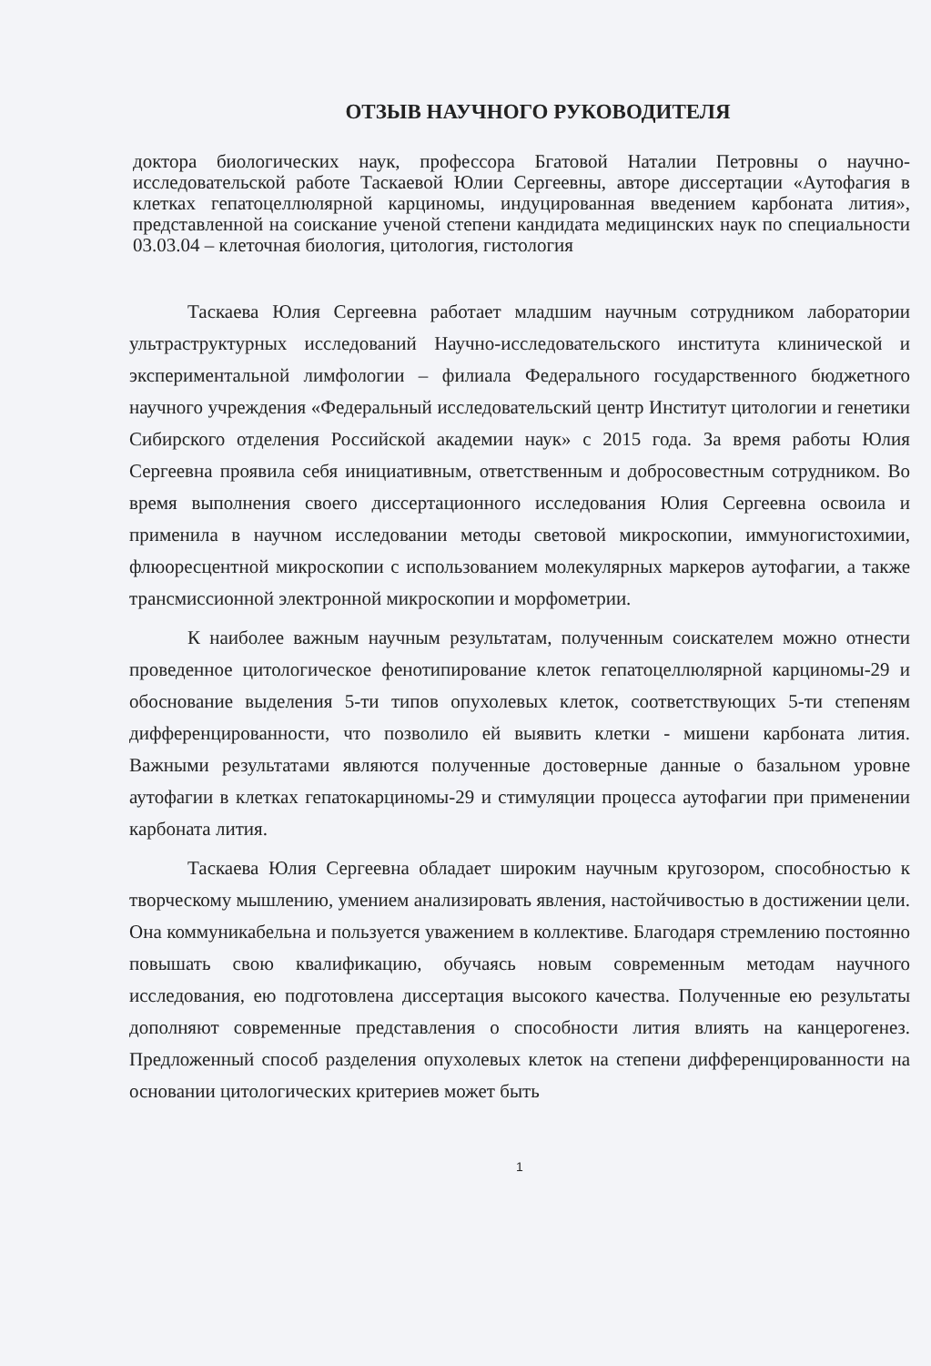ОТЗЫВ НАУЧНОГО РУКОВОДИТЕЛЯ
доктора биологических наук, профессора Бгатовой Наталии Петровны о научно-исследовательской работе Таскаевой Юлии Сергеевны, авторе диссертации «Аутофагия в клетках гепатоцеллюлярной карциномы, индуцированная введением карбоната лития», представленной на соискание ученой степени кандидата медицинских наук по специальности 03.03.04 – клеточная биология, цитология, гистология
Таскаева Юлия Сергеевна работает младшим научным сотрудником лаборатории ультраструктурных исследований Научно-исследовательского института клинической и экспериментальной лимфологии – филиала Федерального государственного бюджетного научного учреждения «Федеральный исследовательский центр Институт цитологии и генетики Сибирского отделения Российской академии наук» с 2015 года. За время работы Юлия Сергеевна проявила себя инициативным, ответственным и добросовестным сотрудником. Во время выполнения своего диссертационного исследования Юлия Сергеевна освоила и применила в научном исследовании методы световой микроскопии, иммуногистохимии, флюоресцентной микроскопии с использованием молекулярных маркеров аутофагии, а также трансмиссионной электронной микроскопии и морфометрии.
К наиболее важным научным результатам, полученным соискателем можно отнести проведенное цитологическое фенотипирование клеток гепатоцеллюлярной карциномы-29 и обоснование выделения 5-ти типов опухолевых клеток, соответствующих 5-ти степеням дифференцированности, что позволило ей выявить клетки - мишени карбоната лития. Важными результатами являются полученные достоверные данные о базальном уровне аутофагии в клетках гепатокарциномы-29 и стимуляции процесса аутофагии при применении карбоната лития.
Таскаева Юлия Сергеевна обладает широким научным кругозором, способностью к творческому мышлению, умением анализировать явления, настойчивостью в достижении цели. Она коммуникабельна и пользуется уважением в коллективе. Благодаря стремлению постоянно повышать свою квалификацию, обучаясь новым современным методам научного исследования, ею подготовлена диссертация высокого качества. Полученные ею результаты дополняют современные представления о способности лития влиять на канцерогенез. Предложенный способ разделения опухолевых клеток на степени дифференцированности на основании цитологических критериев может быть
1